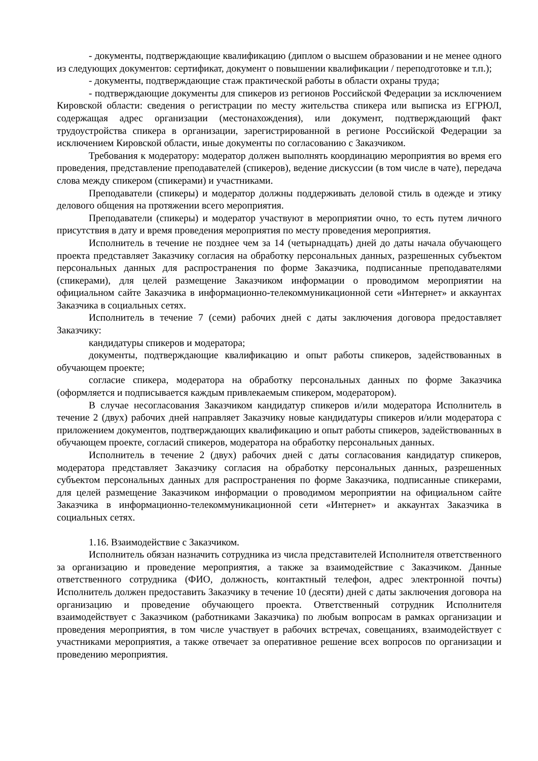- документы, подтверждающие квалификацию (диплом о высшем образовании и не менее одного из следующих документов: сертификат, документ о повышении квалификации / переподготовке и т.п.);
- документы, подтверждающие стаж практической работы в области охраны труда;
- подтверждающие документы для спикеров из регионов Российской Федерации за исключением Кировской области: сведения о регистрации по месту жительства спикера или выписка из ЕГРЮЛ, содержащая адрес организации (местонахождения), или документ, подтверждающий факт трудоустройства спикера в организации, зарегистрированной в регионе Российской Федерации за исключением Кировской области, иные документы по согласованию с Заказчиком.
Требования к модератору: модератор должен выполнять координацию мероприятия во время его проведения, представление преподавателей (спикеров), ведение дискуссии (в том числе в чате), передача слова между спикером (спикерами) и участниками.
Преподаватели (спикеры) и модератор должны поддерживать деловой стиль в одежде и этику делового общения на протяжении всего мероприятия.
Преподаватели (спикеры) и модератор участвуют в мероприятии очно, то есть путем личного присутствия в дату и время проведения мероприятия по месту проведения мероприятия.
Исполнитель в течение не позднее чем за 14 (четырнадцать) дней до даты начала обучающего проекта представляет Заказчику согласия на обработку персональных данных, разрешенных субъектом персональных данных для распространения по форме Заказчика, подписанные преподавателями (спикерами), для целей размещение Заказчиком информации о проводимом мероприятии на официальном сайте Заказчика в информационно-телекоммуникационной сети «Интернет» и аккаунтах Заказчика в социальных сетях.
Исполнитель в течение 7 (семи) рабочих дней с даты заключения договора предоставляет Заказчику:
кандидатуры спикеров и модератора;
документы, подтверждающие квалификацию и опыт работы спикеров, задействованных в обучающем проекте;
согласие спикера, модератора на обработку персональных данных по форме Заказчика (оформляется и подписывается каждым привлекаемым спикером, модератором).
В случае несогласования Заказчиком кандидатур спикеров и/или модератора Исполнитель в течение 2 (двух) рабочих дней направляет Заказчику новые кандидатуры спикеров и/или модератора с приложением документов, подтверждающих квалификацию и опыт работы спикеров, задействованных в обучающем проекте, согласий спикеров, модератора на обработку персональных данных.
Исполнитель в течение 2 (двух) рабочих дней с даты согласования кандидатур спикеров, модератора представляет Заказчику согласия на обработку персональных данных, разрешенных субъектом персональных данных для распространения по форме Заказчика, подписанные спикерами, для целей размещение Заказчиком информации о проводимом мероприятии на официальном сайте Заказчика в информационно-телекоммуникационной сети «Интернет» и аккаунтах Заказчика в социальных сетях.
1.16. Взаимодействие с Заказчиком.
Исполнитель обязан назначить сотрудника из числа представителей Исполнителя ответственного за организацию и проведение мероприятия, а также за взаимодействие с Заказчиком. Данные ответственного сотрудника (ФИО, должность, контактный телефон, адрес электронной почты) Исполнитель должен предоставить Заказчику в течение 10 (десяти) дней с даты заключения договора на организацию и проведение обучающего проекта. Ответственный сотрудник Исполнителя взаимодействует с Заказчиком (работниками Заказчика) по любым вопросам в рамках организации и проведения мероприятия, в том числе участвует в рабочих встречах, совещаниях, взаимодействует с участниками мероприятия, а также отвечает за оперативное решение всех вопросов по организации и проведению мероприятия.